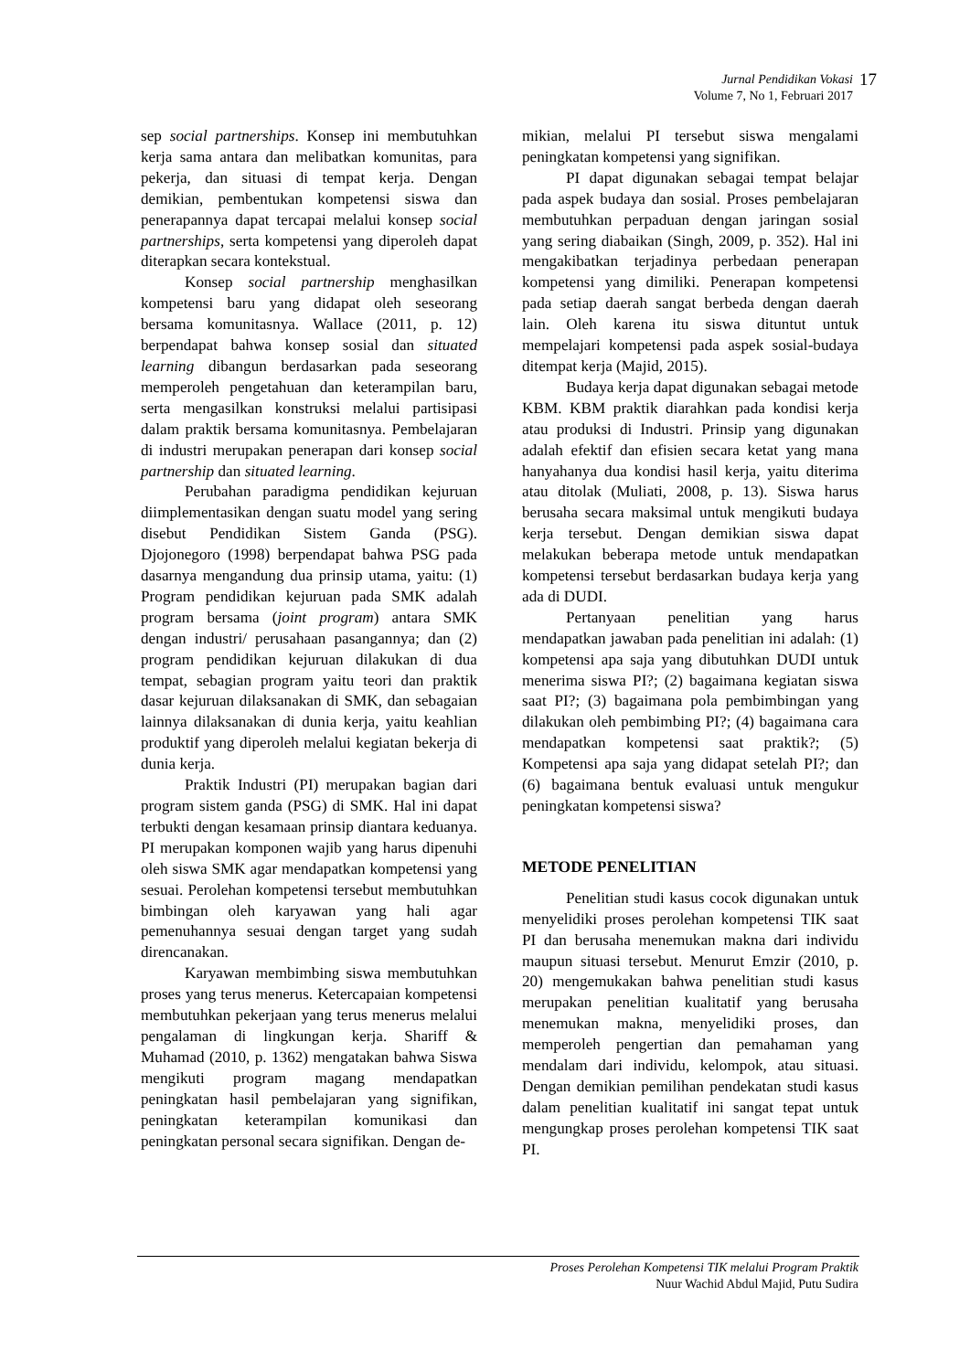Jurnal Pendidikan Vokasi
Volume 7, No 1, Februari 2017
17
sep social partnerships. Konsep ini membutuhkan kerja sama antara dan melibatkan komunitas, para pekerja, dan situasi di tempat kerja. Dengan demikian, pembentukan kompetensi siswa dan penerapannya dapat tercapai melalui konsep social partnerships, serta kompetensi yang diperoleh dapat diterapkan secara kontekstual.
Konsep social partnership menghasilkan kompetensi baru yang didapat oleh seseorang bersama komunitasnya. Wallace (2011, p. 12) berpendapat bahwa konsep sosial dan situated learning dibangun berdasarkan pada seseorang memperoleh pengetahuan dan keterampilan baru, serta mengasilkan konstruksi melalui partisipasi dalam praktik bersama komunitasnya. Pembelajaran di industri merupakan penerapan dari konsep social partnership dan situated learning.
Perubahan paradigma pendidikan kejuruan diimplementasikan dengan suatu model yang sering disebut Pendidikan Sistem Ganda (PSG). Djojonegoro (1998) berpendapat bahwa PSG pada dasarnya mengandung dua prinsip utama, yaitu: (1) Program pendidikan kejuruan pada SMK adalah program bersama (joint program) antara SMK dengan industri/ perusahaan pasangannya; dan (2) program pendidikan kejuruan dilakukan di dua tempat, sebagian program yaitu teori dan praktik dasar kejuruan dilaksanakan di SMK, dan sebagaian lainnya dilaksanakan di dunia kerja, yaitu keahlian produktif yang diperoleh melalui kegiatan bekerja di dunia kerja.
Praktik Industri (PI) merupakan bagian dari program sistem ganda (PSG) di SMK. Hal ini dapat terbukti dengan kesamaan prinsip diantara keduanya. PI merupakan komponen wajib yang harus dipenuhi oleh siswa SMK agar mendapatkan kompetensi yang sesuai. Perolehan kompetensi tersebut membutuhkan bimbingan oleh karyawan yang hali agar pemenuhannya sesuai dengan target yang sudah direncanakan.
Karyawan membimbing siswa membutuhkan proses yang terus menerus. Ketercapaian kompetensi membutuhkan pekerjaan yang terus menerus melalui pengalaman di lingkungan kerja. Shariff & Muhamad (2010, p. 1362) mengatakan bahwa Siswa mengikuti program magang mendapatkan peningkatan hasil pembelajaran yang signifikan, peningkatan keterampilan komunikasi dan peningkatan personal secara signifikan. Dengan de-
mikian, melalui PI tersebut siswa mengalami peningkatan kompetensi yang signifikan.
PI dapat digunakan sebagai tempat belajar pada aspek budaya dan sosial. Proses pembelajaran membutuhkan perpaduan dengan jaringan sosial yang sering diabaikan (Singh, 2009, p. 352). Hal ini mengakibatkan terjadinya perbedaan penerapan kompetensi yang dimiliki. Penerapan kompetensi pada setiap daerah sangat berbeda dengan daerah lain. Oleh karena itu siswa dituntut untuk mempelajari kompetensi pada aspek sosial-budaya ditempat kerja (Majid, 2015).
Budaya kerja dapat digunakan sebagai metode KBM. KBM praktik diarahkan pada kondisi kerja atau produksi di Industri. Prinsip yang digunakan adalah efektif dan efisien secara ketat yang mana hanyahanya dua kondisi hasil kerja, yaitu diterima atau ditolak (Muliati, 2008, p. 13). Siswa harus berusaha secara maksimal untuk mengikuti budaya kerja tersebut. Dengan demikian siswa dapat melakukan beberapa metode untuk mendapatkan kompetensi tersebut berdasarkan budaya kerja yang ada di DUDI.
Pertanyaan penelitian yang harus mendapatkan jawaban pada penelitian ini adalah: (1) kompetensi apa saja yang dibutuhkan DUDI untuk menerima siswa PI?; (2) bagaimana kegiatan siswa saat PI?; (3) bagaimana pola pembimbingan yang dilakukan oleh pembimbing PI?; (4) bagaimana cara mendapatkan kompetensi saat praktik?; (5) Kompetensi apa saja yang didapat setelah PI?; dan (6) bagaimana bentuk evaluasi untuk mengukur peningkatan kompetensi siswa?
METODE PENELITIAN
Penelitian studi kasus cocok digunakan untuk menyelidiki proses perolehan kompetensi TIK saat PI dan berusaha menemukan makna dari individu maupun situasi tersebut. Menurut Emzir (2010, p. 20) mengemukakan bahwa penelitian studi kasus merupakan penelitian kualitatif yang berusaha menemukan makna, menyelidiki proses, dan memperoleh pengertian dan pemahaman yang mendalam dari individu, kelompok, atau situasi. Dengan demikian pemilihan pendekatan studi kasus dalam penelitian kualitatif ini sangat tepat untuk mengungkap proses perolehan kompetensi TIK saat PI.
Proses Perolehan Kompetensi TIK melalui Program Praktik
Nuur Wachid Abdul Majid, Putu Sudira